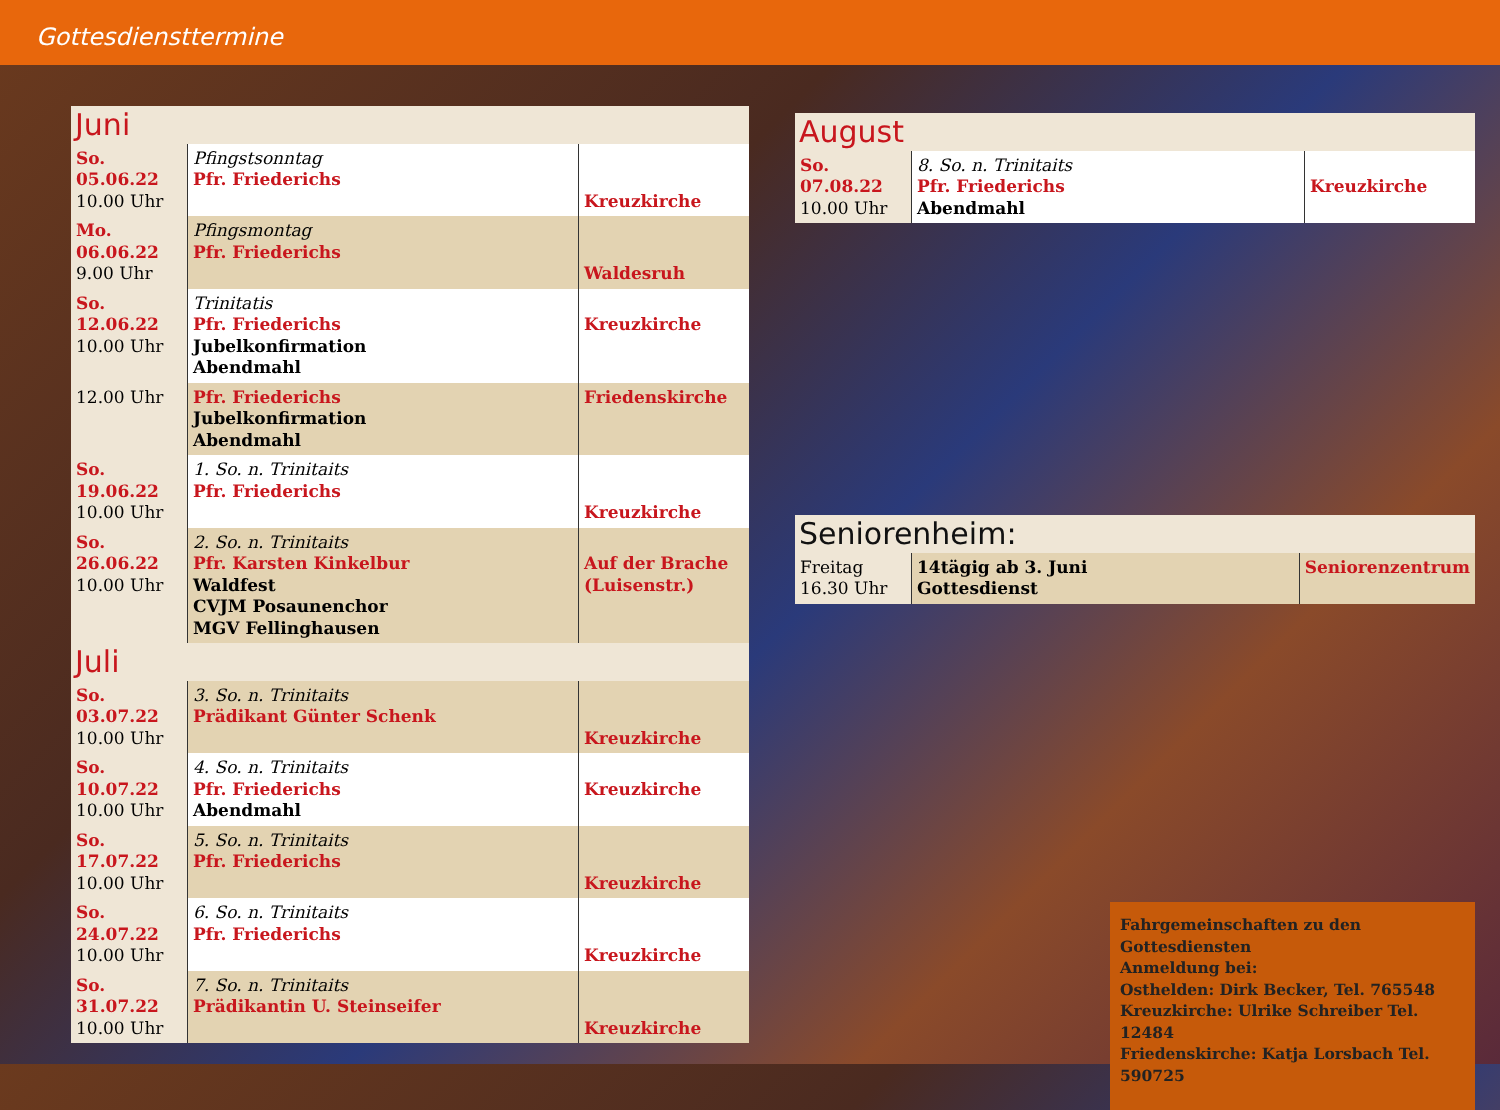Gottesdiensttermine
| Juni | | |
| --- | --- | --- |
| So. 05.06.22 10.00 Uhr | Pfingstsonntag Pfr. Friederichs | Kreuzkirche |
| Mo. 06.06.22 9.00 Uhr | Pfingsmontag Pfr. Friederichs | Waldesruh |
| So. 12.06.22 10.00 Uhr | Trinitatis Pfr. Friederichs Jubelkonfirmation Abendmahl | Kreuzkirche |
| 12.00 Uhr | Pfr. Friederichs Jubelkonfirmation Abendmahl | Friedenskirche |
| So. 19.06.22 10.00 Uhr | 1. So. n. Trinitaits Pfr. Friederichs | Kreuzkirche |
| So. 26.06.22 10.00 Uhr | 2. So. n. Trinitaits Pfr. Karsten Kinkelbur Waldfest CVJM Posaunenchor MGV Fellinghausen | Auf der Brache (Luisenstr.) |
| Juli | | |
| So. 03.07.22 10.00 Uhr | 3. So. n. Trinitaits Prädikant Günter Schenk | Kreuzkirche |
| So. 10.07.22 10.00 Uhr | 4. So. n. Trinitaits Pfr. Friederichs Abendmahl | Kreuzkirche |
| So. 17.07.22 10.00 Uhr | 5. So. n. Trinitaits Pfr. Friederichs | Kreuzkirche |
| So. 24.07.22 10.00 Uhr | 6. So. n. Trinitaits Pfr. Friederichs | Kreuzkirche |
| So. 31.07.22 10.00 Uhr | 7. So. n. Trinitaits Prädikantin U. Steinseifer | Kreuzkirche |
| August | | |
| --- | --- | --- |
| So. 07.08.22 10.00 Uhr | 8. So. n. Trinitaits Pfr. Friederichs Abendmahl | Kreuzkirche |
| Seniorenheim: | | |
| --- | --- | --- |
| Freitag 16.30 Uhr | 14tägig ab 3. Juni Gottesdienst | Seniorenzentrum |
Fahrgemeinschaften zu den Gottesdiensten
Anmeldung bei:
Osthelden: Dirk Becker, Tel. 765548
Kreuzkirche: Ulrike Schreiber Tel. 12484
Friedenskirche: Katja Lorsbach Tel. 590725